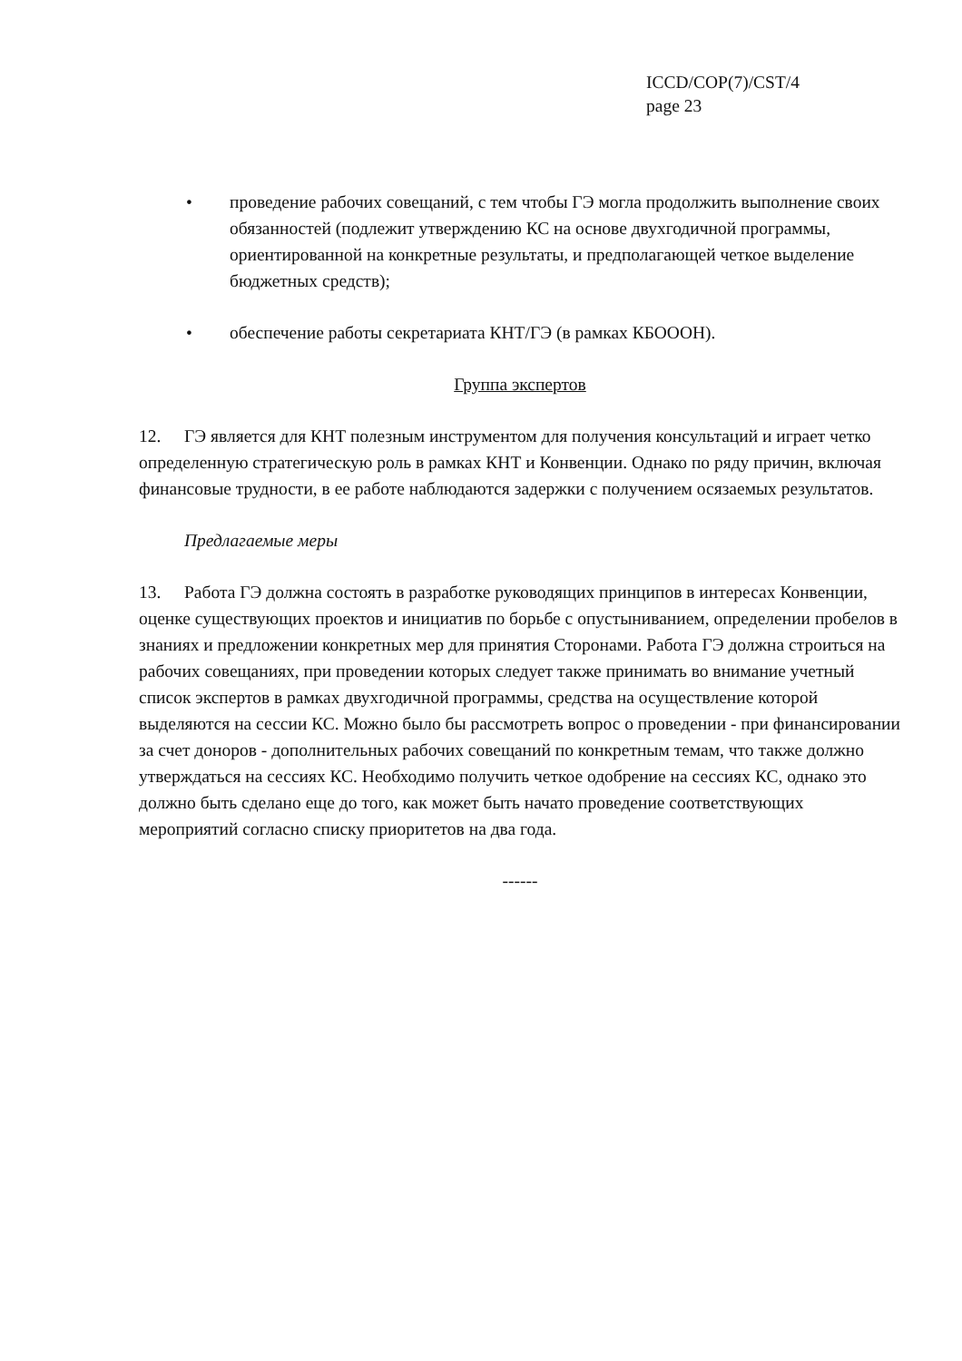ICCD/COP(7)/CST/4
page 23
• проведение рабочих совещаний, с тем чтобы ГЭ могла продолжить выполнение своих обязанностей (подлежит утверждению КС на основе двухгодичной программы, ориентированной на конкретные результаты, и предполагающей четкое выделение бюджетных средств);
• обеспечение работы секретариата КНТ/ГЭ (в рамках КБОООН).
Группа экспертов
12. ГЭ является для КНТ полезным инструментом для получения консультаций и играет четко определенную стратегическую роль в рамках КНТ и Конвенции. Однако по ряду причин, включая финансовые трудности, в ее работе наблюдаются задержки с получением осязаемых результатов.
Предлагаемые меры
13. Работа ГЭ должна состоять в разработке руководящих принципов в интересах Конвенции, оценке существующих проектов и инициатив по борьбе с опустыниванием, определении пробелов в знаниях и предложении конкретных мер для принятия Сторонами. Работа ГЭ должна строиться на рабочих совещаниях, при проведении которых следует также принимать во внимание учетный список экспертов в рамках двухгодичной программы, средства на осуществление которой выделяются на сессии КС. Можно было бы рассмотреть вопрос о проведении - при финансировании за счет доноров - дополнительных рабочих совещаний по конкретным темам, что также должно утверждаться на сессиях КС. Необходимо получить четкое одобрение на сессиях КС, однако это должно быть сделано еще до того, как может быть начато проведение соответствующих мероприятий согласно списку приоритетов на два года.
------